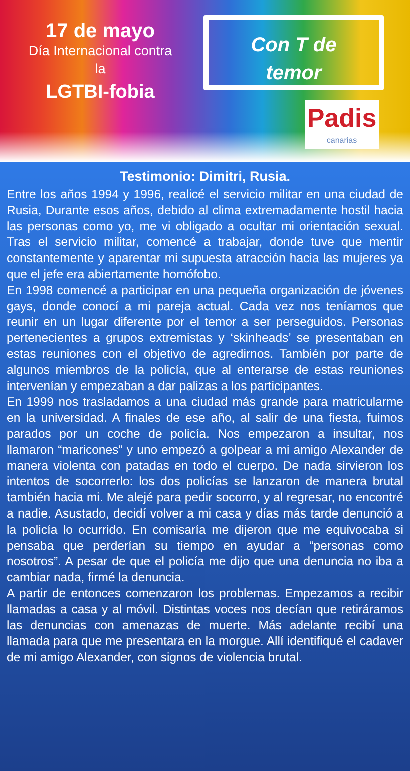17 de mayo
Día Internacional contra
la
LGTBI-fobia
Con T de
temor
Padis
canarias
Testimonio: Dimitri, Rusia.
Entre los años 1994 y 1996, realicé el servicio militar en una ciudad de Rusia, Durante esos años, debido al clima extremadamente hostil hacia las personas como yo, me vi obligado a ocultar mi orientación sexual. Tras el servicio militar, comencé a trabajar, donde tuve que mentir constantemente y aparentar mi supuesta atracción hacia las mujeres ya que el jefe era abiertamente homófobo.
En 1998 comencé a participar en una pequeña organización de jóvenes gays, donde conocí a mi pareja actual. Cada vez nos teníamos que reunir en un lugar diferente por el temor a ser perseguidos. Personas pertenecientes a grupos extremistas y ‘skinheads’ se presentaban en estas reuniones con el objetivo de agredirnos. También por parte de algunos miembros de la policía, que al enterarse de estas reuniones intervenían y empezaban a dar palizas a los participantes.
En 1999 nos trasladamos a una ciudad más grande para matricularme en la universidad. A finales de ese año, al salir de una fiesta, fuimos parados por un coche de policía. Nos empezaron a insultar, nos llamaron “maricones” y uno empezó a golpear a mi amigo Alexander de manera violenta con patadas en todo el cuerpo. De nada sirvieron los intentos de socorrerlo: los dos policías se lanzaron de manera brutal también hacia mi. Me alejé para pedir socorro, y al regresar, no encontré a nadie. Asustado, decidí volver a mi casa y días más tarde denunció a la policía lo ocurrido. En comisaría me dijeron que me equivocaba si pensaba que perderían su tiempo en ayudar a “personas como nosotros”. A pesar de que el policía me dijo que una denuncia no iba a cambiar nada, firmé la denuncia.
A partir de entonces comenzaron los problemas. Empezamos a recibir llamadas a casa y al móvil. Distintas voces nos decían que retiráramos las denuncias con amenazas de muerte. Más adelante recibí una llamada para que me presentara en la morgue. Allí identifiqué el cadaver de mi amigo Alexander, con signos de violencia brutal.